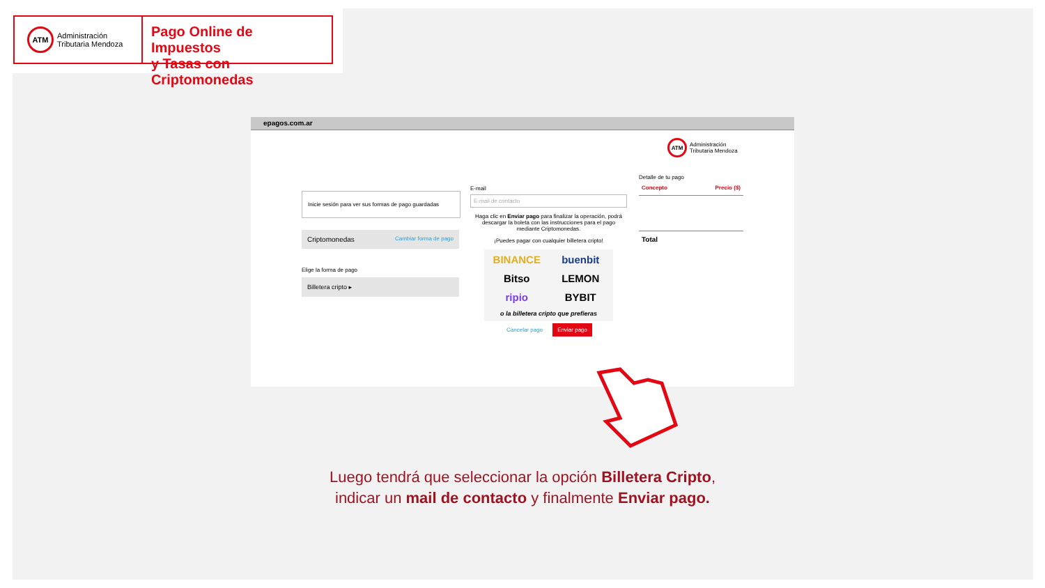ATM
Administración
Tributaria Mendoza
Pago Online de Impuestos
y Tasas con Criptomonedas
epagos.com.ar
ATM
Administración
Tributaria Mendoza
Inicie sesión para ver sus formas de pago guardadas
Criptomonedas Cambiar forma de pago
Elige la forma de pago
Billetera cripto ▸
E-mail
E-mail de contacto
Haga clic en Enviar pago para finalizar la operación, podrá descargar la boleta con las instrucciones para el pago mediante Criptomonedas.
¡Puedes pagar con cualquier billetera cripto!
BINANCE buenbit Bitso LEMON ripio BYBIT o la billetera cripto que prefieras
Cancelar pago Enviar pago
Detalle de tu pago
Concepto Precio ($)
Total
Luego tendrá que seleccionar la opción Billetera Cripto,
indicar un mail de contacto y finalmente Enviar pago.